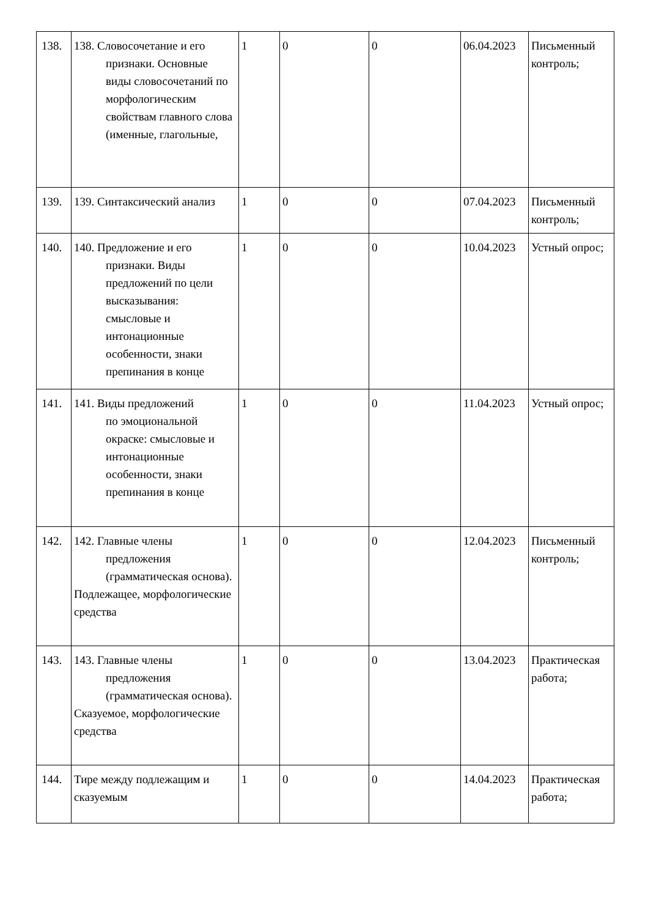| 138. | 138. Словосочетание и его признаки. Основные виды словосочетаний по морфологическим свойствам главного слова (именные, глагольные, | 1 | 0 | 0 | 06.04.2023 | Письменный контроль; |
| 139. | 139. Синтаксический анализ | 1 | 0 | 0 | 07.04.2023 | Письменный контроль; |
| 140. | 140. Предложение и его признаки. Виды предложений по цели высказывания: смысловые и интонационные особенности, знаки препинания в конце | 1 | 0 | 0 | 10.04.2023 | Устный опрос; |
| 141. | 141. Виды предложений по эмоциональной окраске: смысловые и интонационные особенности, знаки препинания в конце | 1 | 0 | 0 | 11.04.2023 | Устный опрос; |
| 142. | 142. Главные члены предложения (грамматическая основа). Подлежащее, морфологические средства | 1 | 0 | 0 | 12.04.2023 | Письменный контроль; |
| 143. | 143. Главные члены предложения (грамматическая основа). Сказуемое, морфологические средства | 1 | 0 | 0 | 13.04.2023 | Практическая работа; |
| 144. | Тире между подлежащим и сказуемым | 1 | 0 | 0 | 14.04.2023 | Практическая работа; |